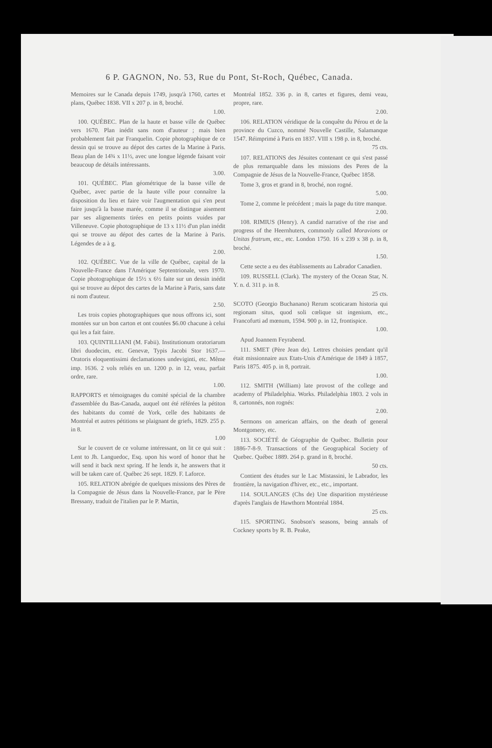6 P. GAGNON, No. 53, Rue du Pont, St-Roch, Québec, Canada.
Memoires sur le Canada depuis 1749, jusqu'à 1760, cartes et plans, Québec 1838. VII x 207 p. in 8, broché.
1.00.
100. QUÉBEC. Plan de la haute et basse ville de Québec vers 1670. Plan inédit sans nom d'auteur ; mais bien probablement fait par Franquelin. Copie photographique de ce dessin qui se trouve au dépot des cartes de la Marine à Paris. Beau plan de 14¾ x 11½, avec une longue légende faisant voir beaucoup de détails intéressants.
3.00.
101. QUÉBEC. Plan géométrique de la basse ville de Québec, avec partie de la haute ville pour connaître la disposition du lieu et faire voir l'augmentation qui s'en peut faire jusqu'à la basse marée, comme il se distingue aisement par ses alignements tirées en petits points vuides par Villeneuve. Copie photographique de 13 x 11½ d'un plan inédit qui se trouve au dépot des cartes de la Marine à Paris. Légendes de a à g.
2.00.
102. QUÉBEC. Vue de la ville de Québec, capital de la Nouvelle-France dans l'Amérique Septentrionale, vers 1970. Copie photographique de 15½ x 6½ faite sur un dessin inédit qui se trouve au dépot des cartes de la Marine à Paris, sans date ni nom d'auteur.
2.50.
Les trois copies photographiques que nous offrons ici, sont montées sur un bon carton et ont coutées $6.00 chacune à celui qui les a fait faire.
103. QUINTILLIANI (M. Fabii). Institutionum oratoriarum libri duodecim, etc. Genevæ, Typis Jacobi Stor 1637.—Oratoris eloquentissimi declamationes undeviginti, etc. Même imp. 1636. 2 vols reliés en un. 1200 p. in 12, veau, parfait ordre, rare.
1.00.
RAPPORTS et témoignages du comité spécial de la chambre d'assemblée du Bas-Canada, auquel ont été référées la pétiton des habitants du comté de York, celle des habitants de Montréal et autres pétitions se plaignant de griefs, 1829. 255 p. in 8.
1.00
Sur le couvert de ce volume intéressant, on lit ce qui suit : Lent to Jh. Languedoc, Esq. upon his word of honor that he will send it back next spring. If he lends it, he answers that it will be taken care of. Québec 26 sept. 1829. F. Laforce.
105. RELATION abrégée de quelques missions des Pères de la Compagnie de Jésus dans la Nouvelle-France, par le Père Bressany, traduit de l'italien par le P. Martin,
Montréal 1852. 336 p. in 8, cartes et figures, demi veau, propre, rare.
2.00.
106. RELATION véridique de la conquête du Pérou et de la province du Cuzco, nommé Nouvelle Castille, Salamanque 1547. Réimprimé à Paris en 1837. VIII x 198 p. in 8, broché.
75 cts.
107. RELATIONS des Jésuites contenant ce qui s'est passé de plus remarquable dans les missions des Peres de la Compagnie de Jésus de la Nouvelle-France, Québec 1858.
Tome 3, gros et grand in 8, broché, non rogné.
5.00.
Tome 2, comme le précédent ; mais la page du titre manque.
2.00.
108. RIMIUS (Henry). A candid narrative of the rise and progress of the Heernhuters, commonly called Moravions or Unitas fratrum, etc., etc. London 1750. 16 x 239 x 38 p. in 8, broché.
1.50.
Cette secte a eu des établissements au Labrador Canadien.
109. RUSSELL (Clark). The mystery of the Ocean Star, N. Y. n. d. 311 p. in 8.
25 cts.
SCOTO (Georgio Buchanano) Rerum scoticaram historia qui regionam situs, quod soli cœlique sit ingenium, etc., Francofurti ad mœnum, 1594. 900 p. in 12, frontispice.
1.00.
Apud Joannem Feyrabend.
111. SMET (Père Jean de). Lettres choisies pendant qu'il était missionnaire aux Etats-Unis d'Amérique de 1849 à 1857, Paris 1875. 405 p. in 8, portrait.
1.00.
112. SMITH (William) late provost of the college and academy of Philadelphia. Works. Philadelphia 1803. 2 vols in 8, cartonnés, non rognés:
2.00.
Sermons on american affairs, on the death of general Montgomery, etc.
113. SOCIÉTÉ de Géographie de Québec. Bulletin pour 1886-7-8-9. Transactions of the Geographical Society of Quebec. Québec 1889. 264 p. grand in 8, broché.
50 cts.
Contient des études sur le Lac Mistassini, le Labrador, les frontière, la navigation d'hiver, etc., etc., important.
114. SOULANGES (Chs de) Une disparition mystérieuse d'après l'anglais de Hawthorn Montréal 1884.
25 cts.
115. SPORTING. Snobson's seasons, being annals of Cockney sports by R. B. Peake,